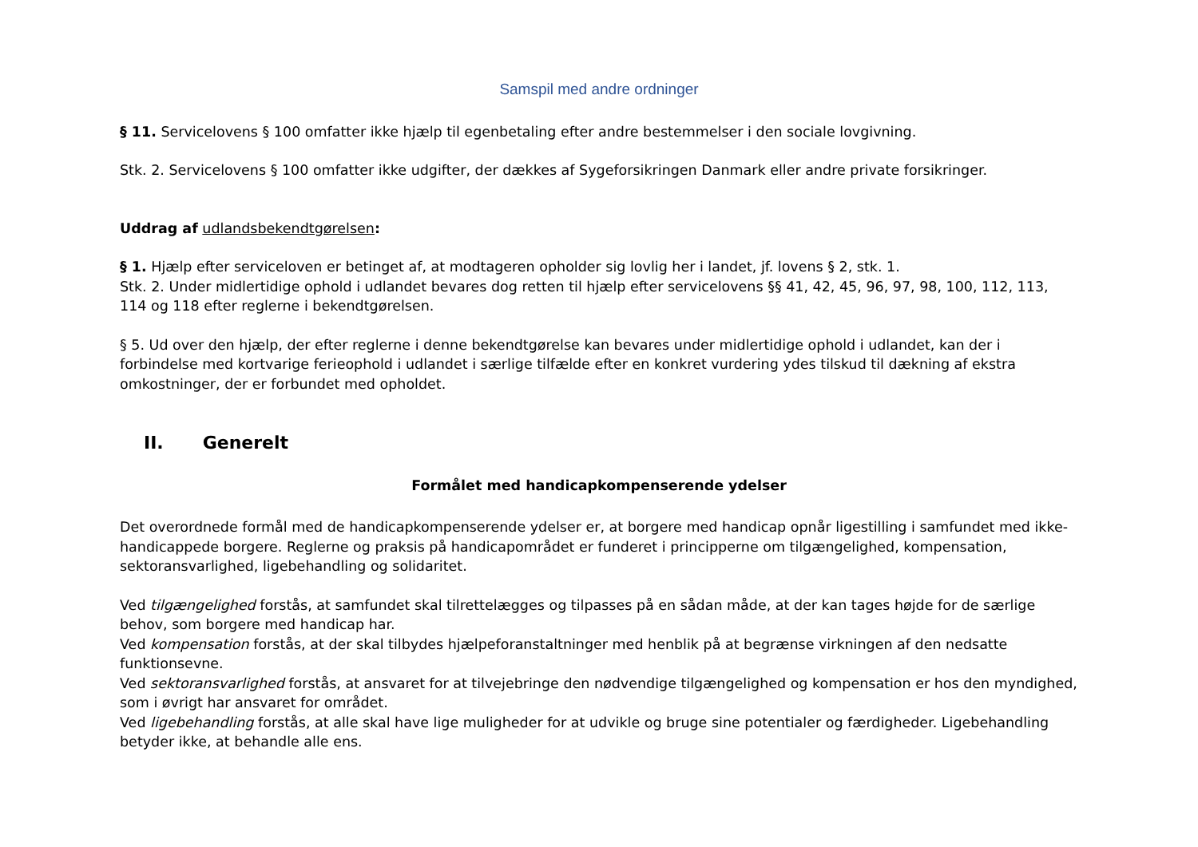Samspil med andre ordninger
§ 11. Servicelovens § 100 omfatter ikke hjælp til egenbetaling efter andre bestemmelser i den sociale lovgivning.
Stk. 2. Servicelovens § 100 omfatter ikke udgifter, der dækkes af Sygeforsikringen Danmark eller andre private forsikringer.
Uddrag af udlandsbekendtgørelsen:
§ 1. Hjælp efter serviceloven er betinget af, at modtageren opholder sig lovlig her i landet, jf. lovens § 2, stk. 1.
Stk. 2. Under midlertidige ophold i udlandet bevares dog retten til hjælp efter servicelovens §§ 41, 42, 45, 96, 97, 98, 100, 112, 113, 114 og 118 efter reglerne i bekendtgørelsen.
§ 5. Ud over den hjælp, der efter reglerne i denne bekendtgørelse kan bevares under midlertidige ophold i udlandet, kan der i forbindelse med kortvarige ferieophold i udlandet i særlige tilfælde efter en konkret vurdering ydes tilskud til dækning af ekstra omkostninger, der er forbundet med opholdet.
II. Generelt
Formålet med handicapkompenserende ydelser
Det overordnede formål med de handicapkompenserende ydelser er, at borgere med handicap opnår ligestilling i samfundet med ikke-handicappede borgere. Reglerne og praksis på handicapområdet er funderet i principperne om tilgængelighed, kompensation, sektoransvarlighed, ligebehandling og solidaritet.
Ved tilgængelighed forstås, at samfundet skal tilrettelægges og tilpasses på en sådan måde, at der kan tages højde for de særlige behov, som borgere med handicap har.
Ved kompensation forstås, at der skal tilbydes hjælpeforanstaltninger med henblik på at begrænse virkningen af den nedsatte funktionsevne.
Ved sektoransvarlighed forstås, at ansvaret for at tilvejebringe den nødvendige tilgængelighed og kompensation er hos den myndighed, som i øvrigt har ansvaret for området.
Ved ligebehandling forstås, at alle skal have lige muligheder for at udvikle og bruge sine potentialer og færdigheder. Ligebehandling betyder ikke, at behandle alle ens.